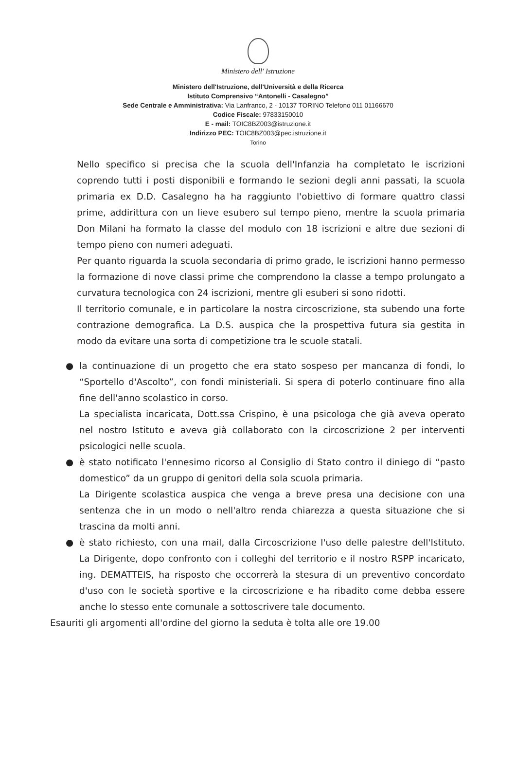Ministero dell' Istruzione
Ministero dell'Istruzione, dell'Università e della Ricerca
Istituto Comprensivo “Antonelli - Casalegno”
Sede Centrale e Amministrativa: Via Lanfranco, 2 - 10137 TORINO Telefono 011 01166670
Codice Fiscale: 97833150010
E - mail: TOIC8BZ003@istruzione.it
Indirizzo PEC: TOIC8BZ003@pec.istruzione.it
Torino
Nello specifico si precisa che la scuola dell'Infanzia ha completato le iscrizioni coprendo tutti i posti disponibili e formando le sezioni degli anni passati, la scuola primaria ex D.D. Casalegno ha ha raggiunto l'obiettivo di formare quattro classi prime, addirittura con un lieve esubero sul tempo pieno, mentre la scuola primaria Don Milani ha formato la classe del modulo con 18 iscrizioni e altre due sezioni di tempo pieno con numeri adeguati.
Per quanto riguarda la scuola secondaria di primo grado, le iscrizioni hanno permesso la formazione di nove classi prime che comprendono la classe a tempo prolungato a curvatura tecnologica con 24 iscrizioni, mentre gli esuberi si sono ridotti.
Il territorio comunale, e in particolare la nostra circoscrizione, sta subendo una forte contrazione demografica. La D.S. auspica che la prospettiva futura sia gestita in modo da evitare una sorta di competizione tra le scuole statali.
● la continuazione di un progetto che era stato sospeso per mancanza di fondi, lo “Sportello d'Ascolto”, con fondi ministeriali. Si spera di poterlo continuare fino alla fine dell'anno scolastico in corso.
La specialista incaricata, Dott.ssa Crispino, è una psicologa che già aveva operato nel nostro Istituto e aveva già collaborato con la circoscrizione 2 per interventi psicologici nelle scuola.
● è stato notificato l'ennesimo ricorso al Consiglio di Stato contro il diniego di “pasto domestico” da un gruppo di genitori della sola scuola primaria.
La Dirigente scolastica auspica che venga a breve presa una decisione con una sentenza che in un modo o nell'altro renda chiarezza a questa situazione che si trascina da molti anni.
● è stato richiesto, con una mail, dalla Circoscrizione l'uso delle palestre dell'Istituto. La Dirigente, dopo confronto con i colleghi del territorio e il nostro RSPP incaricato, ing. DEMATTEIS, ha risposto che occorrerà la stesura di un preventivo concordato d'uso con le società sportive e la circoscrizione e ha ribadito come debba essere anche lo stesso ente comunale a sottoscrivere tale documento.
Esauriti gli argomenti all'ordine del giorno la seduta è tolta alle ore 19.00